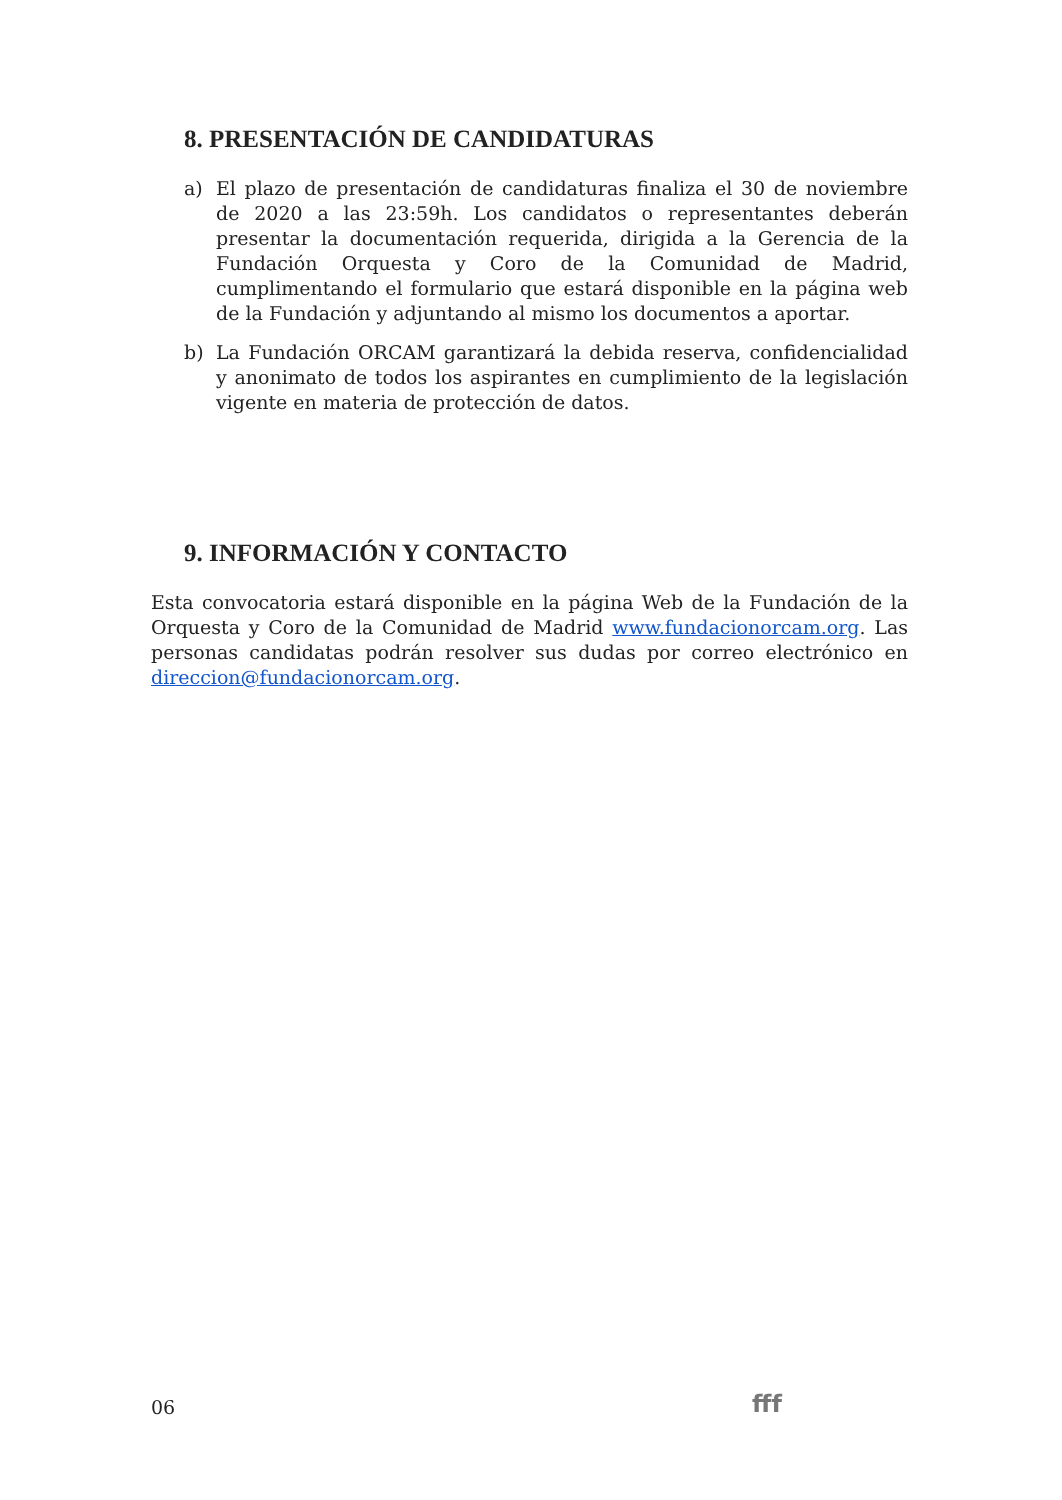8. PRESENTACIÓN DE CANDIDATURAS
a) El plazo de presentación de candidaturas finaliza el 30 de noviembre de 2020 a las 23:59h. Los candidatos o representantes deberán presentar la documentación requerida, dirigida a la Gerencia de la Fundación Orquesta y Coro de la Comunidad de Madrid, cumplimentando el formulario que estará disponible en la página web de la Fundación y adjuntando al mismo los documentos a aportar.
b) La Fundación ORCAM garantizará la debida reserva, confidencialidad y anonimato de todos los aspirantes en cumplimiento de la legislación vigente en materia de protección de datos.
9. INFORMACIÓN Y CONTACTO
Esta convocatoria estará disponible en la página Web de la Fundación de la Orquesta y Coro de la Comunidad de Madrid www.fundacionorcam.org. Las personas candidatas podrán resolver sus dudas por correo electrónico en direccion@fundacionorcam.org.
06 fff